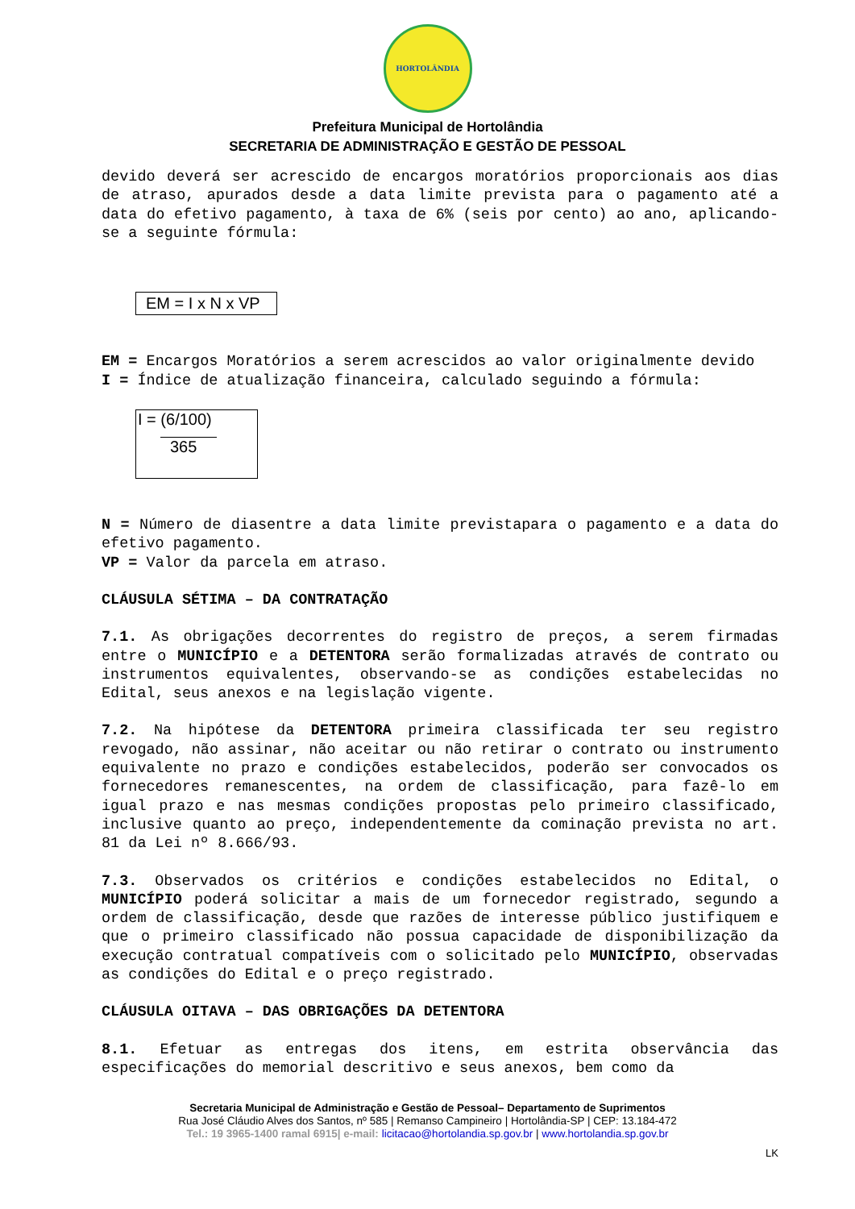HORTOLÂNDIA
Prefeitura Municipal de Hortolândia
SECRETARIA DE ADMINISTRAÇÃO E GESTÃO DE PESSOAL
devido deverá ser acrescido de encargos moratórios proporcionais aos dias de atraso, apurados desde a data limite prevista para o pagamento até a data do efetivo pagamento, à taxa de 6% (seis por cento) ao ano, aplicando-se a seguinte fórmula:
EM = I x N x VP
EM = Encargos Moratórios a serem acrescidos ao valor originalmente devido
I = Índice de atualização financeira, calculado seguindo a fórmula:
I = (6/100)
365
N = Número de diasentre a data limite previstapara o pagamento e a data do efetivo pagamento.
VP = Valor da parcela em atraso.
CLÁUSULA SÉTIMA – DA CONTRATAÇÃO
7.1. As obrigações decorrentes do registro de preços, a serem firmadas entre o MUNICÍPIO e a DETENTORA serão formalizadas através de contrato ou instrumentos equivalentes, observando-se as condições estabelecidas no Edital, seus anexos e na legislação vigente.
7.2. Na hipótese da DETENTORA primeira classificada ter seu registro revogado, não assinar, não aceitar ou não retirar o contrato ou instrumento equivalente no prazo e condições estabelecidos, poderão ser convocados os fornecedores remanescentes, na ordem de classificação, para fazê-lo em igual prazo e nas mesmas condições propostas pelo primeiro classificado, inclusive quanto ao preço, independentemente da cominação prevista no art. 81 da Lei nº 8.666/93.
7.3. Observados os critérios e condições estabelecidos no Edital, o MUNICÍPIO poderá solicitar a mais de um fornecedor registrado, segundo a ordem de classificação, desde que razões de interesse público justifiquem e que o primeiro classificado não possua capacidade de disponibilização da execução contratual compatíveis com o solicitado pelo MUNICÍPIO, observadas as condições do Edital e o preço registrado.
CLÁUSULA OITAVA – DAS OBRIGAÇÕES DA DETENTORA
8.1. Efetuar as entregas dos itens, em estrita observância das especificações do memorial descritivo e seus anexos, bem como da
Secretaria Municipal de Administração e Gestão de Pessoal– Departamento de Suprimentos
Rua José Cláudio Alves dos Santos, nº 585 | Remanso Campineiro | Hortolândia-SP | CEP: 13.184-472
Tel.: 19 3965-1400 ramal 6915| e-mail: licitacao@hortolandia.sp.gov.br | www.hortolandia.sp.gov.br
LK